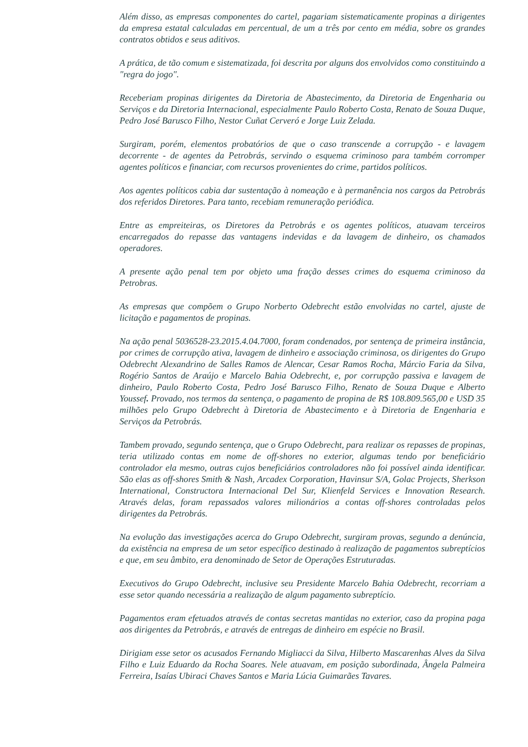Além disso, as empresas componentes do cartel, pagariam sistematicamente propinas a dirigentes da empresa estatal calculadas em percentual, de um a três por cento em média, sobre os grandes contratos obtidos e seus aditivos.
A prática, de tão comum e sistematizada, foi descrita por alguns dos envolvidos como constituindo a "regra do jogo".
Receberiam propinas dirigentes da Diretoria de Abastecimento, da Diretoria de Engenharia ou Serviços e da Diretoria Internacional, especialmente Paulo Roberto Costa, Renato de Souza Duque, Pedro José Barusco Filho, Nestor Cuñat Cerveró e Jorge Luiz Zelada.
Surgiram, porém, elementos probatórios de que o caso transcende a corrupção - e lavagem decorrente - de agentes da Petrobrás, servindo o esquema criminoso para também corromper agentes políticos e financiar, com recursos provenientes do crime, partidos políticos.
Aos agentes políticos cabia dar sustentação à nomeação e à permanência nos cargos da Petrobrás dos referidos Diretores. Para tanto, recebiam remuneração periódica.
Entre as empreiteiras, os Diretores da Petrobrás e os agentes políticos, atuavam terceiros encarregados do repasse das vantagens indevidas e da lavagem de dinheiro, os chamados operadores.
A presente ação penal tem por objeto uma fração desses crimes do esquema criminoso da Petrobras.
As empresas que compõem o Grupo Norberto Odebrecht estão envolvidas no cartel, ajuste de licitação e pagamentos de propinas.
Na ação penal 5036528-23.2015.4.04.7000, foram condenados, por sentença de primeira instância, por crimes de corrupção ativa, lavagem de dinheiro e associação criminosa, os dirigentes do Grupo Odebrecht Alexandrino de Salles Ramos de Alencar, Cesar Ramos Rocha, Márcio Faria da Silva, Rogério Santos de Araújo e Marcelo Bahia Odebrecht, e, por corrupção passiva e lavagem de dinheiro, Paulo Roberto Costa, Pedro José Barusco Filho, Renato de Souza Duque e Alberto Youssef. Provado, nos termos da sentença, o pagamento de propina de R$ 108.809.565,00 e USD 35 milhões pelo Grupo Odebrecht à Diretoria de Abastecimento e à Diretoria de Engenharia e Serviços da Petrobrás.
Tambem provado, segundo sentença, que o Grupo Odebrecht, para realizar os repasses de propinas, teria utilizado contas em nome de off-shores no exterior, algumas tendo por beneficiário controlador ela mesmo, outras cujos beneficiários controladores não foi possível ainda identificar. São elas as off-shores Smith & Nash, Arcadex Corporation, Havinsur S/A, Golac Projects, Sherkson International, Constructora Internacional Del Sur, Klienfeld Services e Innovation Research. Através delas, foram repassados valores milionários a contas off-shores controladas pelos dirigentes da Petrobrás.
Na evolução das investigações acerca do Grupo Odebrecht, surgiram provas, segundo a denúncia, da existência na empresa de um setor específico destinado à realização de pagamentos subreptícios e que, em seu âmbito, era denominado de Setor de Operações Estruturadas.
Executivos do Grupo Odebrecht, inclusive seu Presidente Marcelo Bahia Odebrecht, recorriam a esse setor quando necessária a realização de algum pagamento subreptício.
Pagamentos eram efetuados através de contas secretas mantidas no exterior, caso da propina paga aos dirigentes da Petrobrás, e através de entregas de dinheiro em espécie no Brasil.
Dirigiam esse setor os acusados Fernando Migliacci da Silva, Hilberto Mascarenhas Alves da Silva Filho e Luiz Eduardo da Rocha Soares. Nele atuavam, em posição subordinada, Ângela Palmeira Ferreira, Isaías Ubiraci Chaves Santos e Maria Lúcia Guimarães Tavares.